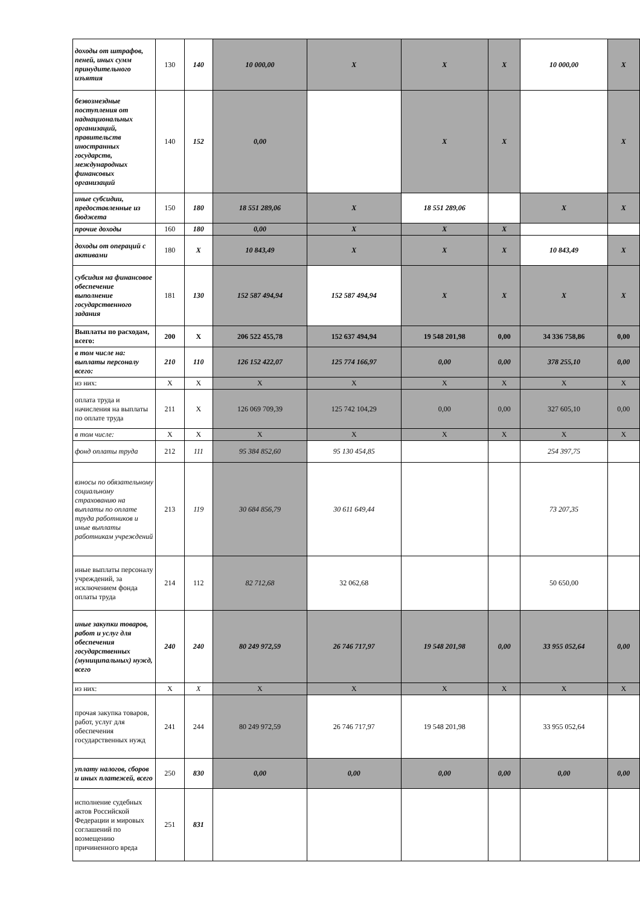| доходы от штрафов, пеней, иных сумм принудительного изъятия | 130 | 140 | 10 000,00 | X | X | X | 10 000,00 | X |
| безвозмездные поступления от наднациональных организаций, правительств иностранных государств, международных финансовых организаций | 140 | 152 | 0,00 | | X | X | | X |
| иные субсидии, предоставленные из бюджета | 150 | 180 | 18 551 289,06 | X | 18 551 289,06 | | X | X |
| прочие доходы | 160 | 180 | 0,00 | X | X | X | | |
| доходы от операций с активами | 180 | X | 10 843,49 | X | X | X | 10 843,49 | X |
| субсидия на финансовое обеспечение выполнение государственного задания | 181 | 130 | 152 587 494,94 | 152 587 494,94 | X | X | X | X |
| Выплаты по расходам, всего: | 200 | X | 206 522 455,78 | 152 637 494,94 | 19 548 201,98 | 0,00 | 34 336 758,86 | 0,00 |
| в том числе на: выплаты персоналу всего: | 210 | 110 | 126 152 422,07 | 125 774 166,97 | 0,00 | 0,00 | 378 255,10 | 0,00 |
| из них: | X | X | X | X | X | X | X | X |
| оплата труда и начисления на выплаты по оплате труда | 211 | X | 126 069 709,39 | 125 742 104,29 | 0,00 | 0,00 | 327 605,10 | 0,00 |
| в том числе: | X | X | X | X | X | X | X | X |
| фонд оплаты труда | 212 | 111 | 95 384 852,60 | 95 130 454,85 | | | 254 397,75 | |
| взносы по обязательному социальному страхованию на выплаты по оплате труда работников и иные выплаты работникам учреждений | 213 | 119 | 30 684 856,79 | 30 611 649,44 | | | 73 207,35 | |
| иные выплаты персоналу учреждений, за исключением фонда оплаты труда | 214 | 112 | 82 712,68 | 32 062,68 | | | 50 650,00 | |
| иные закупки товаров, работ и услуг для обеспечения государственных (муниципальных) нужд, всего | 240 | 240 | 80 249 972,59 | 26 746 717,97 | 19 548 201,98 | 0,00 | 33 955 052,64 | 0,00 |
| из них: | X | X | X | X | X | X | X | X |
| прочая закупка товаров, работ, услуг для обеспечения государственных нужд | 241 | 244 | 80 249 972,59 | 26 746 717,97 | 19 548 201,98 | | 33 955 052,64 | |
| уплату налогов, сборов и иных платежей, всего | 250 | 830 | 0,00 | 0,00 | 0,00 | 0,00 | 0,00 | 0,00 |
| исполнение судебных актов Российской Федерации и мировых соглашений по возмещению причиненного вреда | 251 | 831 | | | | | | |